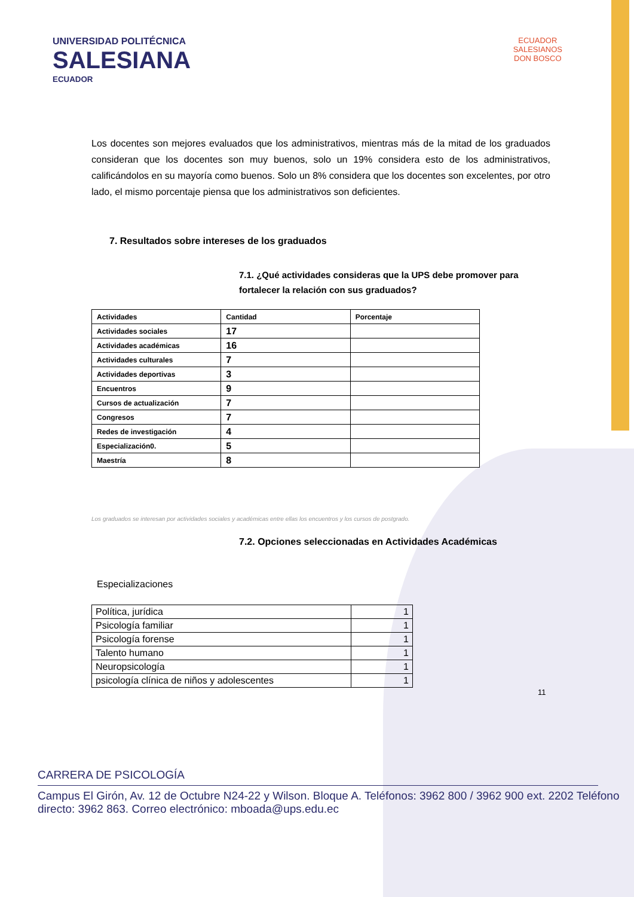UNIVERSIDAD POLITÉCNICA
SALESIANA
ECUADOR
ECUADOR
SALESIANOS
DON BOSCO
Los docentes son mejores evaluados que los administrativos, mientras más de la mitad de los graduados consideran que los docentes son muy buenos, solo un 19% considera esto de los administrativos, calificándolos en su mayoría como buenos. Solo un 8% considera que los docentes son excelentes, por otro lado, el mismo porcentaje piensa que los administrativos son deficientes.
7. Resultados sobre intereses de los graduados
7.1. ¿Qué actividades consideras que la UPS debe promover para fortalecer la relación con sus graduados?
| Actividades | Cantidad | Porcentaje |
| --- | --- | --- |
| Actividades sociales | 17 | |
| Actividades académicas | 16 | |
| Actividades culturales | 7 | |
| Actividades deportivas | 3 | |
| Encuentros | 9 | |
| Cursos de actualización | 7 | |
| Congresos | 7 | |
| Redes de investigación | 4 | |
| Especialización0. | 5 | |
| Maestría | 8 | |
Los graduados se interesan por actividades sociales y académicas entre ellas los encuentros y los cursos de postgrado.
7.2. Opciones seleccionadas en Actividades Académicas
Especializaciones
| Política, jurídica | 1 |
| Psicología familiar | 1 |
| Psicología forense | 1 |
| Talento humano | 1 |
| Neuropsicología | 1 |
| psicología clínica de niños y adolescentes | 1 |
11
CARRERA DE PSICOLOGÍA
Campus El Girón, Av. 12 de Octubre N24-22 y Wilson. Bloque A. Teléfonos: 3962 800 / 3962 900 ext. 2202 Teléfono directo: 3962 863. Correo electrónico: mboada@ups.edu.ec